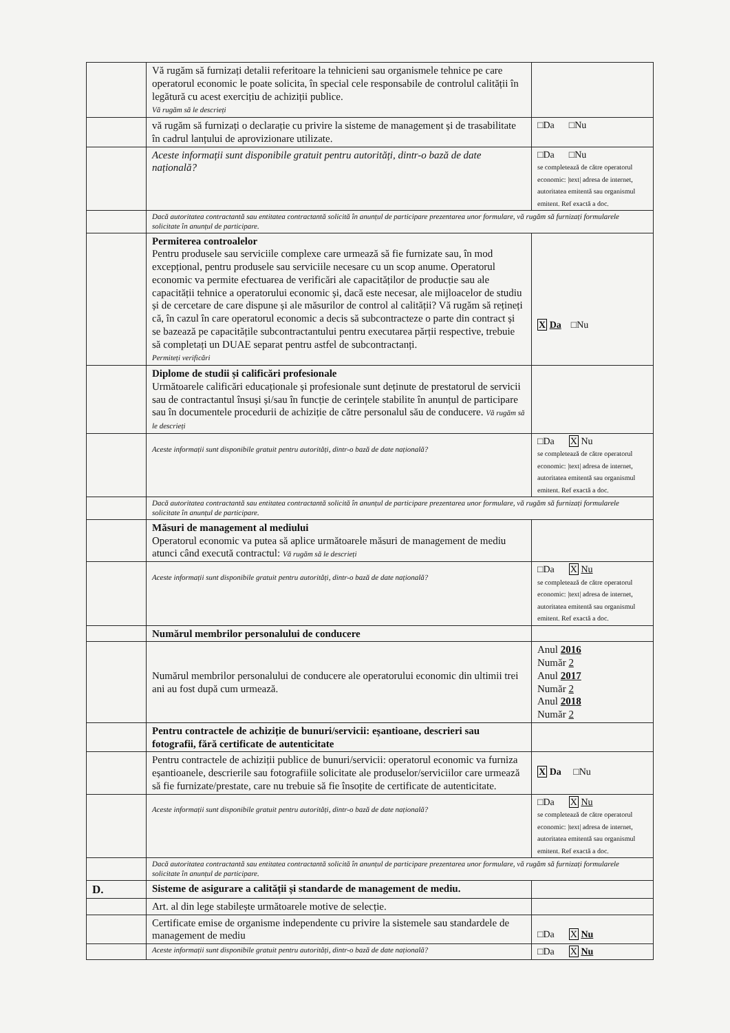| | Vă rugăm să furnizați detalii referitoare la tehnicieni sau organismele tehnice pe care operatorul economic le poate solicita, în special cele responsabile de controlul calității în legătură cu acest exercițiu de achiziții publice. Vă rugăm să le descrieți | |
| | vă rugăm să furnizați o declarație cu privire la sisteme de management și de trasabilitate în cadrul lanțului de aprovizionare utilizate. | □Da □Nu |
| | Aceste informații sunt disponibile gratuit pentru autorități, dintr-o bază de date națională? | □Da □Nu se completează de către operatorul economic: /text/ adresa de internet, autoritatea emitentă sau organismul emitent. Ref exactă a doc. |
| | Dacă autoritatea contractantă sau entitatea contractantă solicită în anunțul de participare prezentarea unor formulare, vă rugăm să furnizați formularele solicitate în anunțul de participare. | |
| | Permiterea controalelor Pentru produsele sau serviciile complexe care urmează să fie furnizate sau, în mod excepțional, pentru produsele sau serviciile necesare cu un scop anume. Operatorul economic va permite efectuarea de verificări ale capacităților de producție sau ale capacității tehnice a operatorului economic și, dacă este necesar, ale mijloacelor de studiu și de cercetare de care dispune și ale măsurilor de control al calității? Vă rugăm să rețineți că, în cazul în care operatorul economic a decis să subcontracteze o parte din contract și se bazează pe capacitățile subcontractantului pentru executarea părții respective, trebuie să completați un DUAE separat pentru astfel de subcontractanți. Permiteți verificări | X Da □Nu |
| | Diplome de studii și calificări profesionale Următoarele calificări educaționale și profesionale sunt deținute de prestatorul de servicii sau de contractantul însuși și/sau în funcție de cerințele stabilite în anunțul de participare sau în documentele procedurii de achiziție de către personalul său de conducere. Vă rugăm să le descrieți | |
| | Aceste informații sunt disponibile gratuit pentru autorități, dintr-o bază de date națională? | □Da X Nu se completează de către operatorul economic: /text/ adresa de internet, autoritatea emitentă sau organismul emitent. Ref exactă a doc. |
| | Dacă autoritatea contractantă sau entitatea contractantă solicită în anunțul de participare prezentarea unor formulare, vă rugăm să furnizați formularele solicitate în anunțul de participare. | |
| | Măsuri de management al mediului Operatorul economic va putea să aplice următoarele măsuri de management de mediu atunci când execută contractul: Vă rugăm să le descrieți | |
| | Aceste informații sunt disponibile gratuit pentru autorități, dintr-o bază de date națională? | □Da X Nu se completează de către operatorul economic: /text/ adresa de internet, autoritatea emitentă sau organismul emitent. Ref exactă a doc. |
| | Numărul membrilor personalului de conducere | |
| | Numărul membrilor personalului de conducere ale operatorului economic din ultimii trei ani au fost după cum urmează. | Anul 2016 Număr 2 Anul 2017 Număr 2 Anul 2018 Număr 2 |
| | Pentru contractele de achiziție de bunuri/servicii: eșantioane, descrieri sau fotografii, fără certificate de autenticitate | |
| | Pentru contractele de achiziții publice de bunuri/servicii: operatorul economic va furniza eșantioanele, descrierile sau fotografiile solicitate ale produselor/serviciilor care urmează să fie furnizate/prestate, care nu trebuie să fie însoțite de certificate de autenticitate. | X Da □Nu |
| | Aceste informații sunt disponibile gratuit pentru autorități, dintr-o bază de date națională? | □Da X Nu se completează de către operatorul economic: /text/ adresa de internet, autoritatea emitentă sau organismul emitent. Ref exactă a doc. |
| | Dacă autoritatea contractantă sau entitatea contractantă solicită în anunțul de participare prezentarea unor formulare, vă rugăm să furnizați formularele solicitate în anunțul de participare. | |
| D. | Sisteme de asigurare a calității și standarde de management de mediu. | |
| | Art. al din lege stabilește următoarele motive de selecție. | |
| | Certificate emise de organisme independente cu privire la sistemele sau standardele de management de mediu | □Da X Nu |
| | Aceste informații sunt disponibile gratuit pentru autorități, dintr-o bază de date națională? | □Da X Nu |